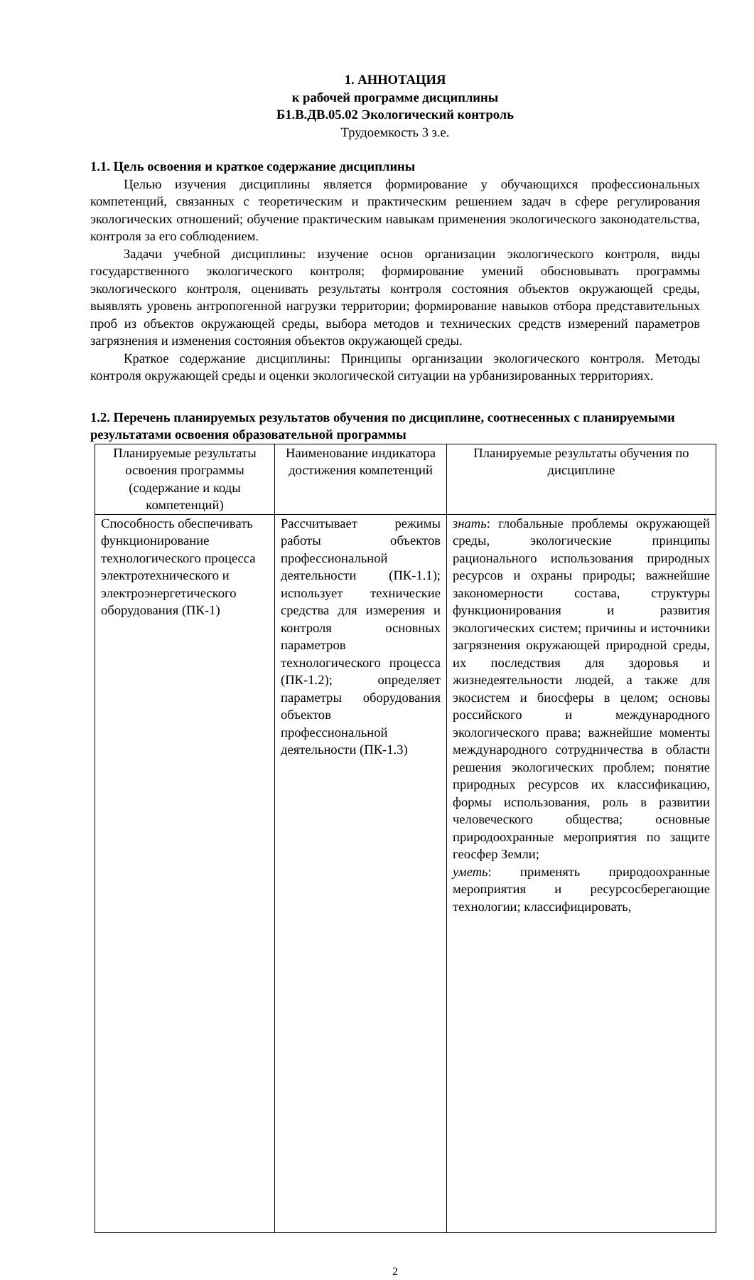1. АННОТАЦИЯ
к рабочей программе дисциплины
Б1.В.ДВ.05.02 Экологический контроль
Трудоемкость 3 з.е.
1.1. Цель освоения и краткое содержание дисциплины
Целью изучения дисциплины является формирование у обучающихся профессиональных компетенций, связанных с теоретическим и практическим решением задач в сфере регулирования экологических отношений; обучение практическим навыкам применения экологического законодательства, контроля за его соблюдением.
Задачи учебной дисциплины: изучение основ организации экологического контроля, виды государственного экологического контроля; формирование умений обосновывать программы экологического контроля, оценивать результаты контроля состояния объектов окружающей среды, выявлять уровень антропогенной нагрузки территории; формирование навыков отбора представительных проб из объектов окружающей среды, выбора методов и технических средств измерений параметров загрязнения и изменения состояния объектов окружающей среды.
Краткое содержание дисциплины: Принципы организации экологического контроля. Методы контроля окружающей среды и оценки экологической ситуации на урбанизированных территориях.
1.2. Перечень планируемых результатов обучения по дисциплине, соотнесенных с планируемыми результатами освоения образовательной программы
| Планируемые результаты освоения программы (содержание и коды компетенций) | Наименование индикатора достижения компетенций | Планируемые результаты обучения по дисциплине |
| Способность обеспечивать функционирование технологического процесса электротехнического и электроэнергетического оборудования (ПК-1) | Рассчитывает режимы работы объектов профессиональной деятельности (ПК-1.1); использует технические средства для измерения и контроля основных параметров технологического процесса (ПК-1.2); определяет параметры оборудования объектов профессиональной деятельности (ПК-1.3) | знать : глобальные проблемы окружающей среды, экологические принципы рационального использования природных ресурсов и охраны природы; важнейшие закономерности состава, структуры функционирования и развития экологических систем; причины и источники загрязнения окружающей природной среды, их последствия для здоровья и жизнедеятельности людей, а также для экосистем и биосферы в целом; основы российского и международного экологического права; важнейшие моменты международного сотрудничества в области решения экологических проблем; понятие природных ресурсов их классификацию, формы использования, роль в развитии человеческого общества; основные природоохранные мероприятия по защите геосфер Земли; уметь : применять природоохранные мероприятия и ресурсосберегающие технологии; классифицировать, |
2